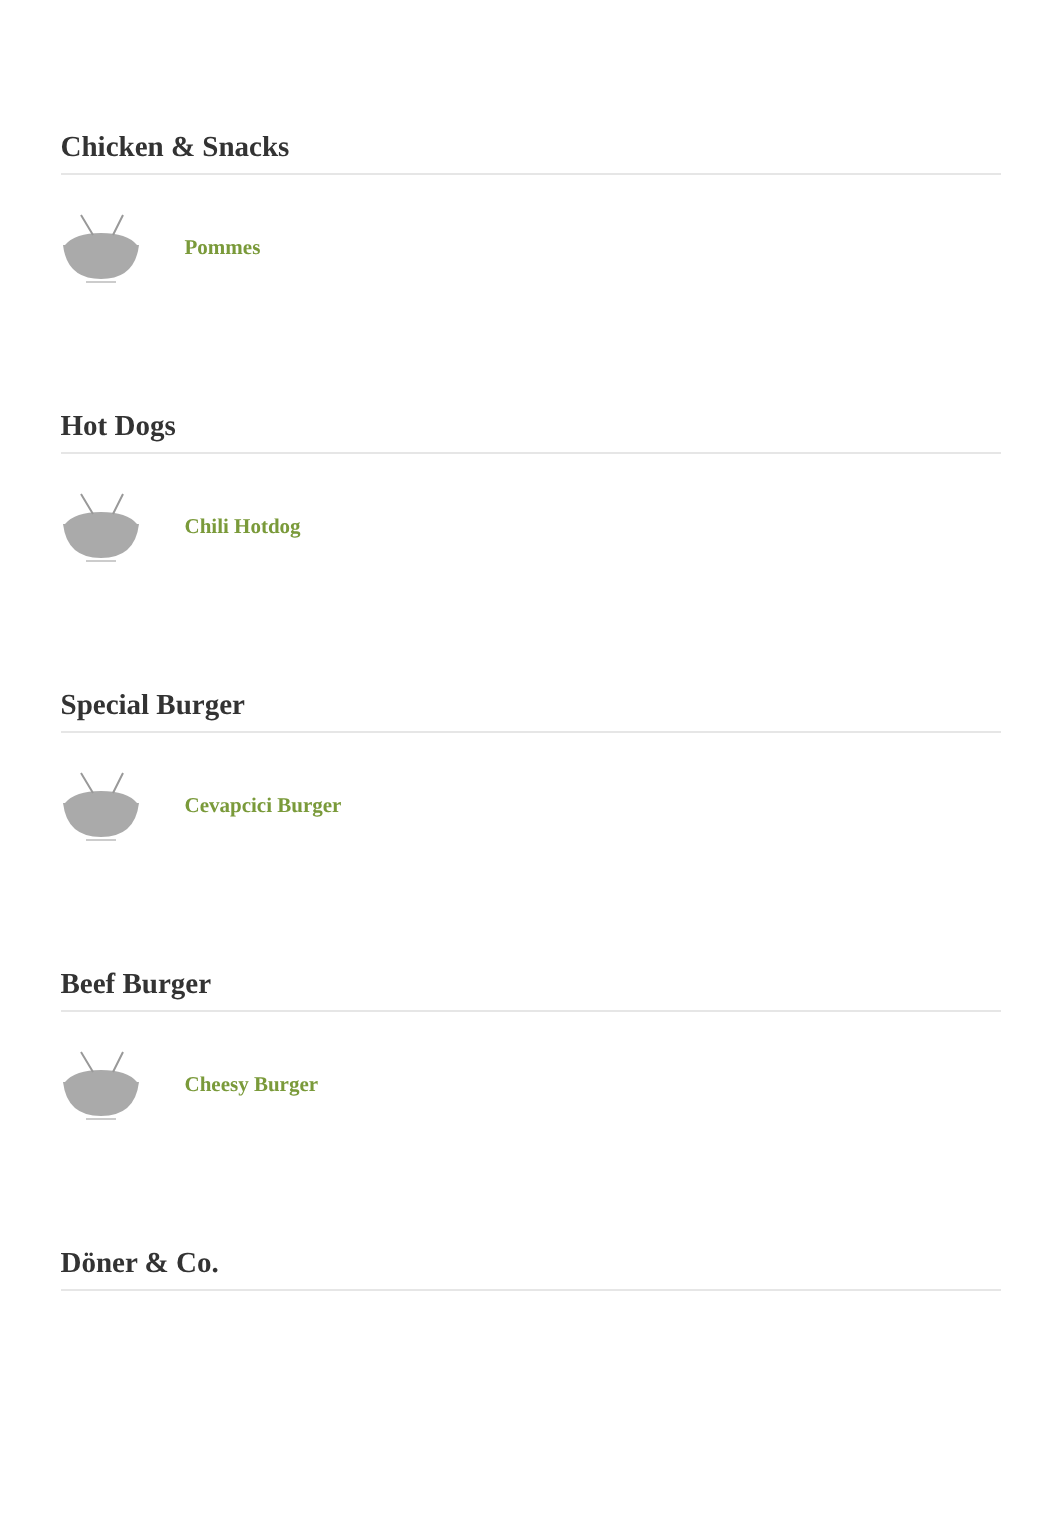Chicken & Snacks
Pommes
Hot Dogs
Chili Hotdog
Special Burger
Cevapcici Burger
Beef Burger
Cheesy Burger
Döner & Co.